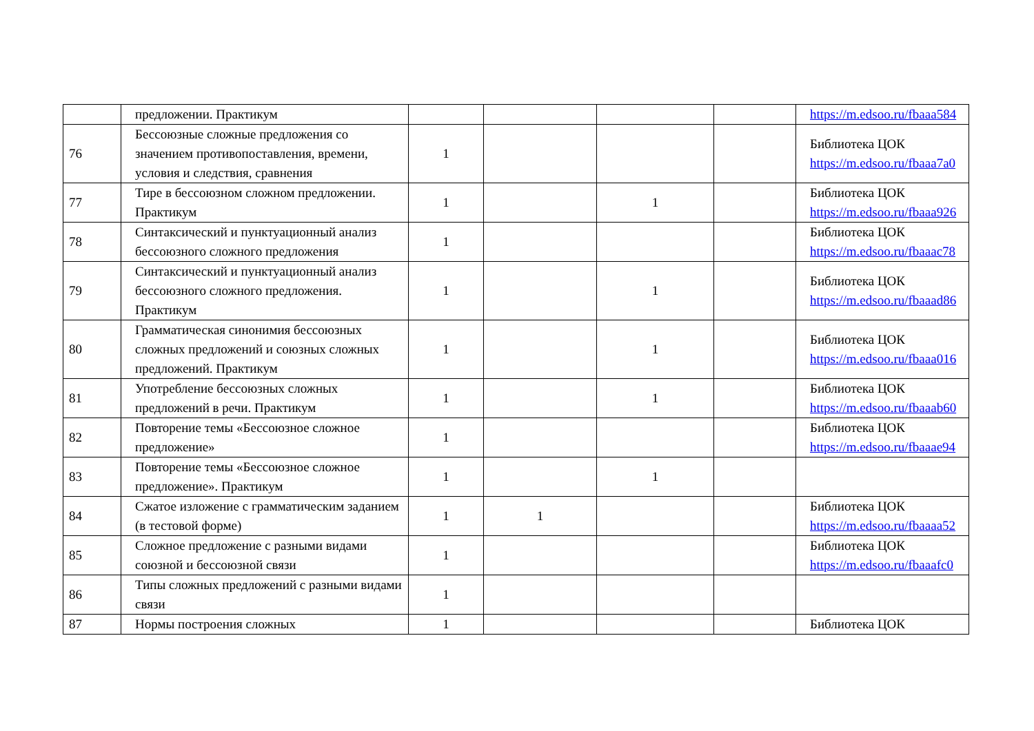| | предложении. Практикум | | | | | https://m.edsoo.ru/fbaaa584 |
| 76 | Бессоюзные сложные предложения со значением противопоставления, времени, условия и следствия, сравнения | 1 | | | | Библиотека ЦОК https://m.edsoo.ru/fbaaa7a0 |
| 77 | Тире в бессоюзном сложном предложении. Практикум | 1 | | 1 | | Библиотека ЦОК https://m.edsoo.ru/fbaaa926 |
| 78 | Синтаксический и пунктуационный анализ бессоюзного сложного предложения | 1 | | | | Библиотека ЦОК https://m.edsoo.ru/fbaaac78 |
| 79 | Синтаксический и пунктуационный анализ бессоюзного сложного предложения. Практикум | 1 | | 1 | | Библиотека ЦОК https://m.edsoo.ru/fbaaad86 |
| 80 | Грамматическая синонимия бессоюзных сложных предложений и союзных сложных предложений. Практикум | 1 | | 1 | | Библиотека ЦОК https://m.edsoo.ru/fbaaa016 |
| 81 | Употребление бессоюзных сложных предложений в речи. Практикум | 1 | | 1 | | Библиотека ЦОК https://m.edsoo.ru/fbaaab60 |
| 82 | Повторение темы «Бессоюзное сложное предложение» | 1 | | | | Библиотека ЦОК https://m.edsoo.ru/fbaaae94 |
| 83 | Повторение темы «Бессоюзное сложное предложение». Практикум | 1 | | 1 | | |
| 84 | Сжатое изложение с грамматическим заданием (в тестовой форме) | 1 | 1 | | | Библиотека ЦОК https://m.edsoo.ru/fbaaaa52 |
| 85 | Сложное предложение с разными видами союзной и бессоюзной связи | 1 | | | | Библиотека ЦОК https://m.edsoo.ru/fbaaafc0 |
| 86 | Типы сложных предложений с разными видами связи | 1 | | | | |
| 87 | Нормы построения сложных | 1 | | | | Библиотека ЦОК |